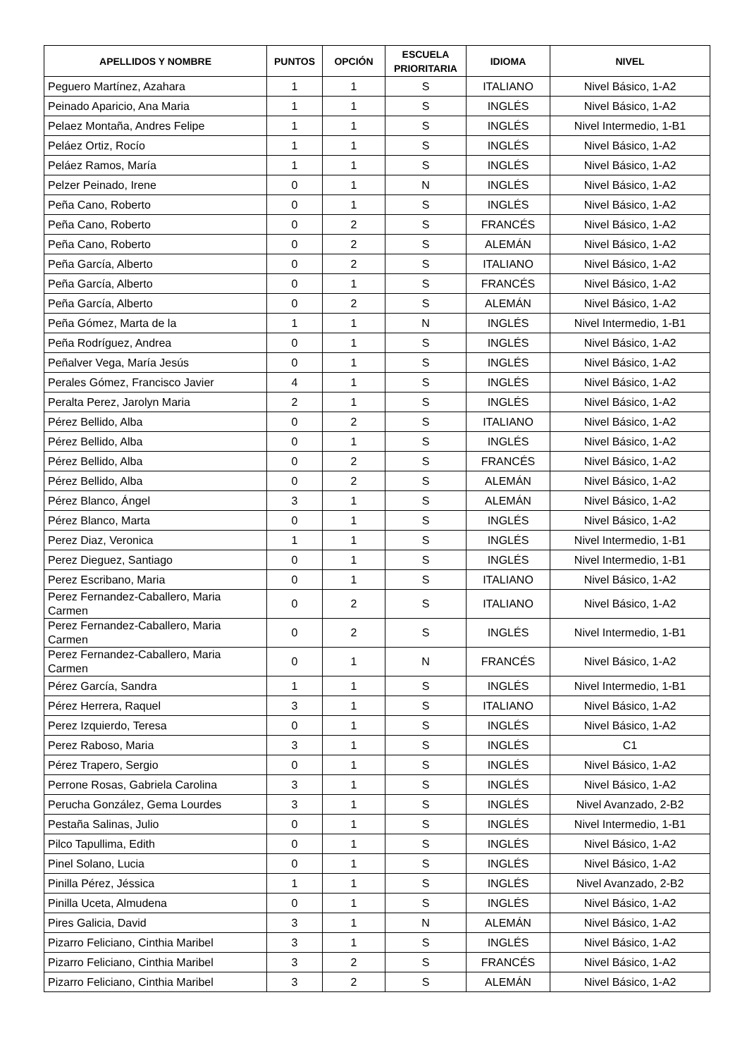| APELLIDOS Y NOMBRE | PUNTOS | OPCIÓN | ESCUELA PRIORITARIA | IDIOMA | NIVEL |
| --- | --- | --- | --- | --- | --- |
| Peguero Martínez, Azahara | 1 | 1 | S | ITALIANO | Nivel Básico, 1-A2 |
| Peinado Aparicio, Ana Maria | 1 | 1 | S | INGLÉS | Nivel Básico, 1-A2 |
| Pelaez Montaña, Andres Felipe | 1 | 1 | S | INGLÉS | Nivel Intermedio, 1-B1 |
| Peláez Ortiz, Rocío | 1 | 1 | S | INGLÉS | Nivel Básico, 1-A2 |
| Peláez Ramos, María | 1 | 1 | S | INGLÉS | Nivel Básico, 1-A2 |
| Pelzer Peinado, Irene | 0 | 1 | N | INGLÉS | Nivel Básico, 1-A2 |
| Peña Cano, Roberto | 0 | 1 | S | INGLÉS | Nivel Básico, 1-A2 |
| Peña Cano, Roberto | 0 | 2 | S | FRANCÉS | Nivel Básico, 1-A2 |
| Peña Cano, Roberto | 0 | 2 | S | ALEMÁN | Nivel Básico, 1-A2 |
| Peña García, Alberto | 0 | 2 | S | ITALIANO | Nivel Básico, 1-A2 |
| Peña García, Alberto | 0 | 1 | S | FRANCÉS | Nivel Básico, 1-A2 |
| Peña García, Alberto | 0 | 2 | S | ALEMÁN | Nivel Básico, 1-A2 |
| Peña Gómez, Marta de la | 1 | 1 | N | INGLÉS | Nivel Intermedio, 1-B1 |
| Peña Rodríguez, Andrea | 0 | 1 | S | INGLÉS | Nivel Básico, 1-A2 |
| Peñalver Vega, María Jesús | 0 | 1 | S | INGLÉS | Nivel Básico, 1-A2 |
| Perales Gómez, Francisco Javier | 4 | 1 | S | INGLÉS | Nivel Básico, 1-A2 |
| Peralta Perez, Jarolyn Maria | 2 | 1 | S | INGLÉS | Nivel Básico, 1-A2 |
| Pérez Bellido, Alba | 0 | 2 | S | ITALIANO | Nivel Básico, 1-A2 |
| Pérez Bellido, Alba | 0 | 1 | S | INGLÉS | Nivel Básico, 1-A2 |
| Pérez Bellido, Alba | 0 | 2 | S | FRANCÉS | Nivel Básico, 1-A2 |
| Pérez Bellido, Alba | 0 | 2 | S | ALEMÁN | Nivel Básico, 1-A2 |
| Pérez Blanco, Ángel | 3 | 1 | S | ALEMÁN | Nivel Básico, 1-A2 |
| Pérez Blanco, Marta | 0 | 1 | S | INGLÉS | Nivel Básico, 1-A2 |
| Perez Diaz, Veronica | 1 | 1 | S | INGLÉS | Nivel Intermedio, 1-B1 |
| Perez Dieguez, Santiago | 0 | 1 | S | INGLÉS | Nivel Intermedio, 1-B1 |
| Perez Escribano, Maria | 0 | 1 | S | ITALIANO | Nivel Básico, 1-A2 |
| Perez Fernandez-Caballero, Maria Carmen | 0 | 2 | S | ITALIANO | Nivel Básico, 1-A2 |
| Perez Fernandez-Caballero, Maria Carmen | 0 | 2 | S | INGLÉS | Nivel Intermedio, 1-B1 |
| Perez Fernandez-Caballero, Maria Carmen | 0 | 1 | N | FRANCÉS | Nivel Básico, 1-A2 |
| Pérez García, Sandra | 1 | 1 | S | INGLÉS | Nivel Intermedio, 1-B1 |
| Pérez Herrera, Raquel | 3 | 1 | S | ITALIANO | Nivel Básico, 1-A2 |
| Perez Izquierdo, Teresa | 0 | 1 | S | INGLÉS | Nivel Básico, 1-A2 |
| Perez Raboso, Maria | 3 | 1 | S | INGLÉS | C1 |
| Pérez Trapero, Sergio | 0 | 1 | S | INGLÉS | Nivel Básico, 1-A2 |
| Perrone Rosas, Gabriela Carolina | 3 | 1 | S | INGLÉS | Nivel Básico, 1-A2 |
| Perucha González, Gema Lourdes | 3 | 1 | S | INGLÉS | Nivel Avanzado, 2-B2 |
| Pestaña Salinas, Julio | 0 | 1 | S | INGLÉS | Nivel Intermedio, 1-B1 |
| Pilco Tapullima, Edith | 0 | 1 | S | INGLÉS | Nivel Básico, 1-A2 |
| Pinel Solano, Lucia | 0 | 1 | S | INGLÉS | Nivel Básico, 1-A2 |
| Pinilla Pérez, Jéssica | 1 | 1 | S | INGLÉS | Nivel Avanzado, 2-B2 |
| Pinilla Uceta, Almudena | 0 | 1 | S | INGLÉS | Nivel Básico, 1-A2 |
| Pires Galicia, David | 3 | 1 | N | ALEMÁN | Nivel Básico, 1-A2 |
| Pizarro Feliciano, Cinthia Maribel | 3 | 1 | S | INGLÉS | Nivel Básico, 1-A2 |
| Pizarro Feliciano, Cinthia Maribel | 3 | 2 | S | FRANCÉS | Nivel Básico, 1-A2 |
| Pizarro Feliciano, Cinthia Maribel | 3 | 2 | S | ALEMÁN | Nivel Básico, 1-A2 |